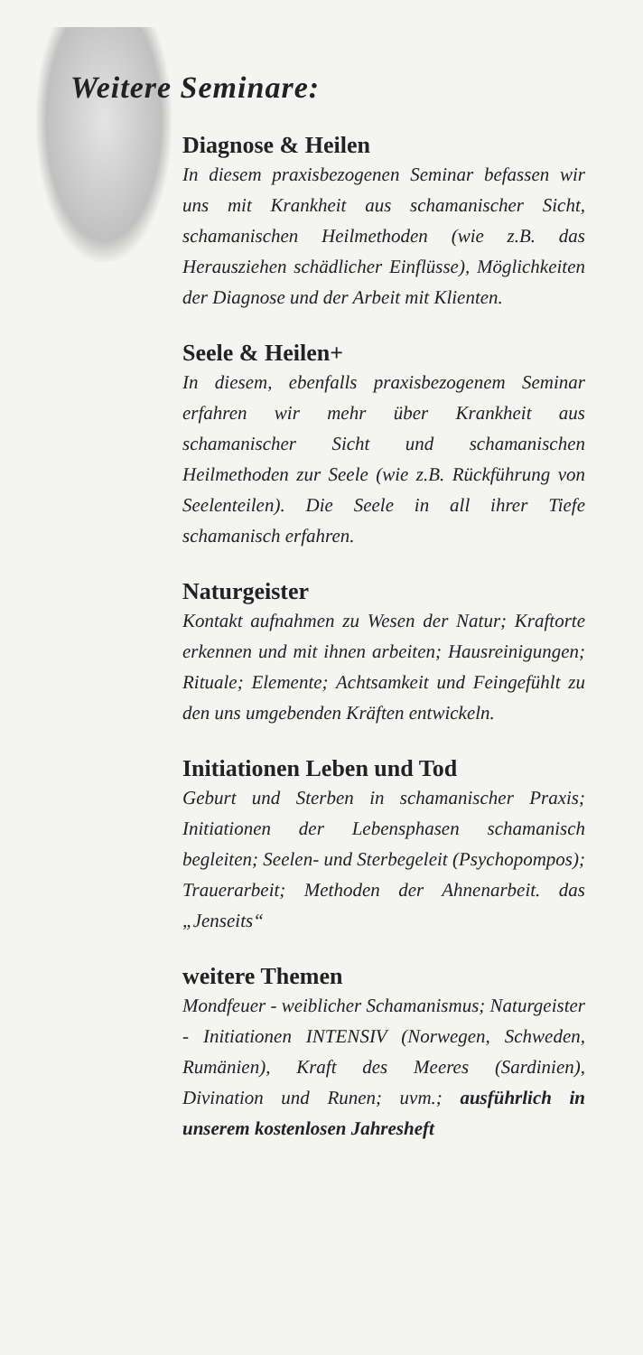Weitere Seminare:
Diagnose & Heilen
In diesem praxisbezogenen Seminar befassen wir uns mit Krankheit aus schamanischer Sicht, schamanischen Heilmethoden (wie z.B. das Herausziehen schädlicher Einflüsse), Möglichkeiten der Diagnose und der Arbeit mit Klienten.
Seele & Heilen+
In diesem, ebenfalls praxisbezogenem Seminar erfahren wir mehr über Krankheit aus schamanischer Sicht und schamanischen Heilmethoden zur Seele (wie z.B. Rückführung von Seelenteilen). Die Seele in all ihrer Tiefe schamanisch erfahren.
Naturgeister
Kontakt aufnahmen zu Wesen der Natur; Kraftorte erkennen und mit ihnen arbeiten; Hausreinigungen; Rituale; Elemente; Achtsamkeit und Feingefühlt zu den uns umgebenden Kräften entwickeln.
Initiationen Leben und Tod
Geburt und Sterben in schamanischer Praxis; Initiationen der Lebensphasen schamanisch begleiten; Seelen- und Sterbegeleit (Psychopompos); Trauerarbeit; Methoden der Ahnenarbeit. das „Jenseits“
weitere Themen
Mondfeuer - weiblicher Schamanismus; Naturgeister - Initiationen INTENSIV (Norwegen, Schweden, Rumänien), Kraft des Meeres (Sardinien), Divination und Runen; uvm.; ausführlich in unserem kostenlosen Jahresheft